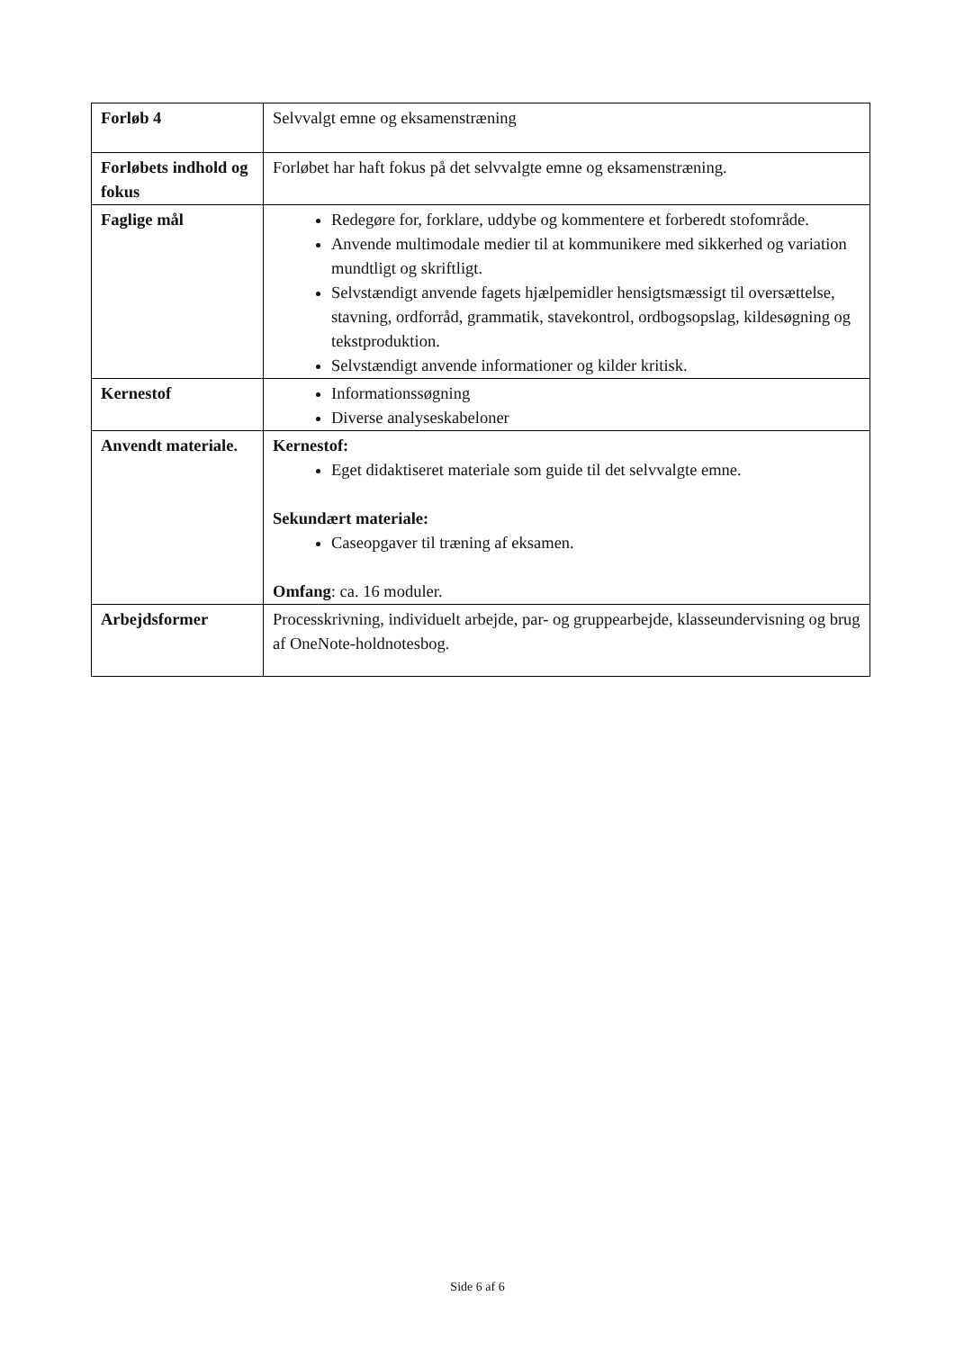| Forløb 4 | Selvvalgt emne og eksamenstræning |
| Forløbets indhold og fokus | Forløbet har haft fokus på det selvvalgte emne og eksamenstræning. |
| Faglige mål | Redegøre for, forklare, uddybe og kommentere et forberedt stofområde. Anvende multimodale medier til at kommunikere med sikkerhed og variation mundtligt og skriftligt. Selvstændigt anvende fagets hjælpemidler hensigtsmæssigt til oversættelse, stavning, ordforråd, grammatik, stavekontrol, ordbogsopslag, kildesøgning og tekstproduktion. Selvstændigt anvende informationer og kilder kritisk. |
| Kernestof | Informationssøgning Diverse analyseskabeloner |
| Anvendt materiale. | Kernestof: Eget didaktiseret materiale som guide til det selvvalgte emne. Sekundært materiale: Caseopgaver til træning af eksamen. Omfang : ca. 16 moduler. |
| Arbejdsformer | Processkrivning, individuelt arbejde, par- og gruppearbejde, klasseundervisning og brug af OneNote-holdnotesbog. |
Side 6 af 6